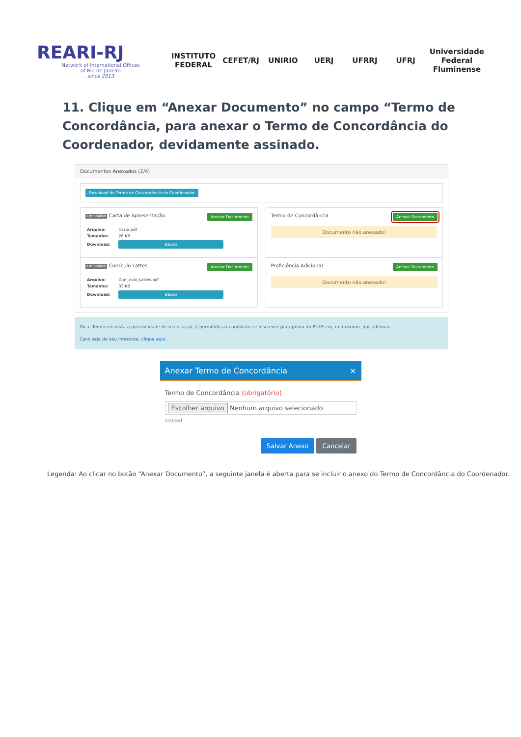REARI-RJ
Network of International Offices
of Rio de Janeiro
since 2013
INSTITUTO FEDERAL CEFET/RJ UNIRIO UERJ UFRRJ UFRJ
Universidade Federal Fluminense
11. Clique em “Anexar Documento” no campo “Termo de Concordância, para anexar o Termo de Concordância do Coordenador, devidamente assinado.
Documentos Anexados (2/4)
Download do Termo de Concordância do Coordenador
Em análise Carta de Apresentação Anexar Documento
| Arquivo: | Carta.pdf |
| Tamanho: | 28 KB |
| Download: | Baixar |
Termo de Concordância Anexar Documento
Documento não anexado!
Em análise Currículo Lattes Anexar Documento
| Arquivo: | Curr_culo_Lattes.pdf |
| Tamanho: | 33 KB |
| Download: | Baixar |
Proficiência Adicional Anexar Documento
Documento não anexado!
Dica: Tendo em vista a possibilidade de realocação, é permitido ao candidato se inscrever para prova do PULE em, no máximo, dois idiomas.
Caso seja do seu interesse, clique aqui.
Anexar Termo de Concordância ×
Termo de Concordância (obrigatório)
Escolher arquivo Nenhum arquivo selecionado
asdsad
Salvar Anexo Cancelar
Legenda: Ao clicar no botão “Anexar Documento”, a seguinte janela é aberta para se incluir o anexo do Termo de Concordância do Coordenador.